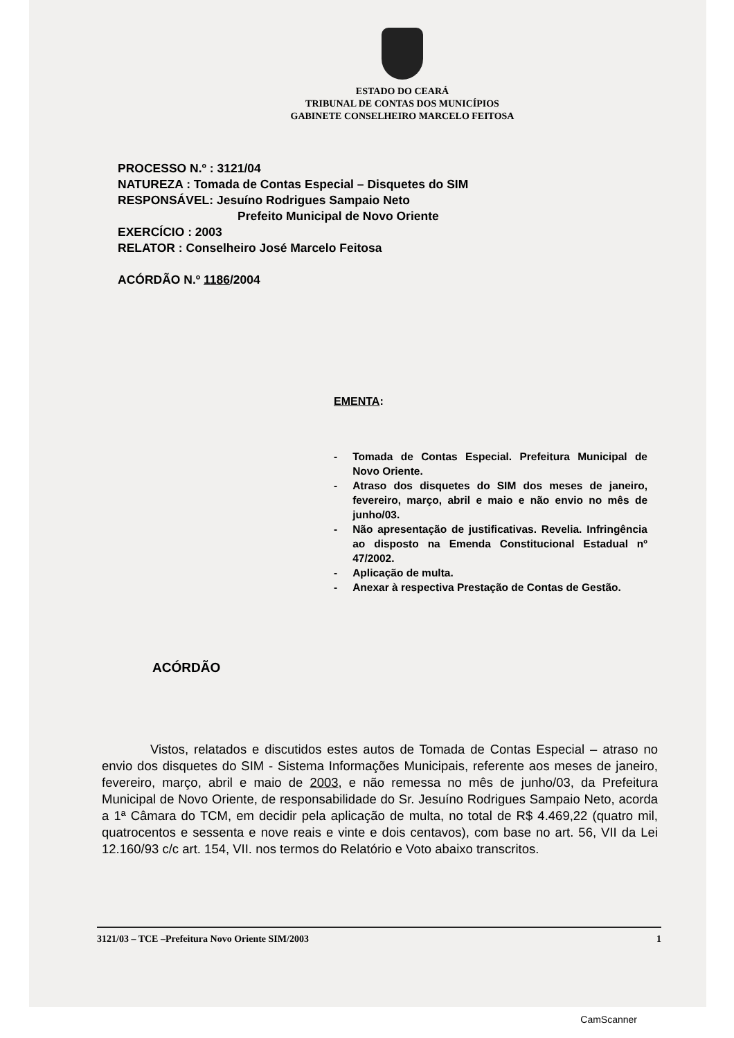ESTADO DO CEARÁ
TRIBUNAL DE CONTAS DOS MUNICÍPIOS
GABINETE CONSELHEIRO MARCELO FEITOSA
PROCESSO N.º : 3121/04
NATUREZA : Tomada de Contas Especial – Disquetes do SIM
RESPONSÁVEL: Jesuíno Rodrigues Sampaio Neto
Prefeito Municipal de Novo Oriente
EXERCÍCIO : 2003
RELATOR : Conselheiro José Marcelo Feitosa
ACÓRDÃO N.º 1186/2004
EMENTA:
- Tomada de Contas Especial. Prefeitura Municipal de Novo Oriente.
- Atraso dos disquetes do SIM dos meses de janeiro, fevereiro, março, abril e maio e não envio no mês de junho/03.
- Não apresentação de justificativas. Revelia. Infringência ao disposto na Emenda Constitucional Estadual nº 47/2002.
- Aplicação de multa.
- Anexar à respectiva Prestação de Contas de Gestão.
ACÓRDÃO
Vistos, relatados e discutidos estes autos de Tomada de Contas Especial – atraso no envio dos disquetes do SIM - Sistema Informações Municipais, referente aos meses de janeiro, fevereiro, março, abril e maio de 2003, e não remessa no mês de junho/03, da Prefeitura Municipal de Novo Oriente, de responsabilidade do Sr. Jesuíno Rodrigues Sampaio Neto, acorda a 1ª Câmara do TCM, em decidir pela aplicação de multa, no total de R$ 4.469,22 (quatro mil, quatrocentos e sessenta e nove reais e vinte e dois centavos), com base no art. 56, VII da Lei 12.160/93 c/c art. 154, VII. nos termos do Relatório e Voto abaixo transcritos.
3121/03 – TCE –Prefeitura Novo Oriente SIM/2003 1
CamScanner